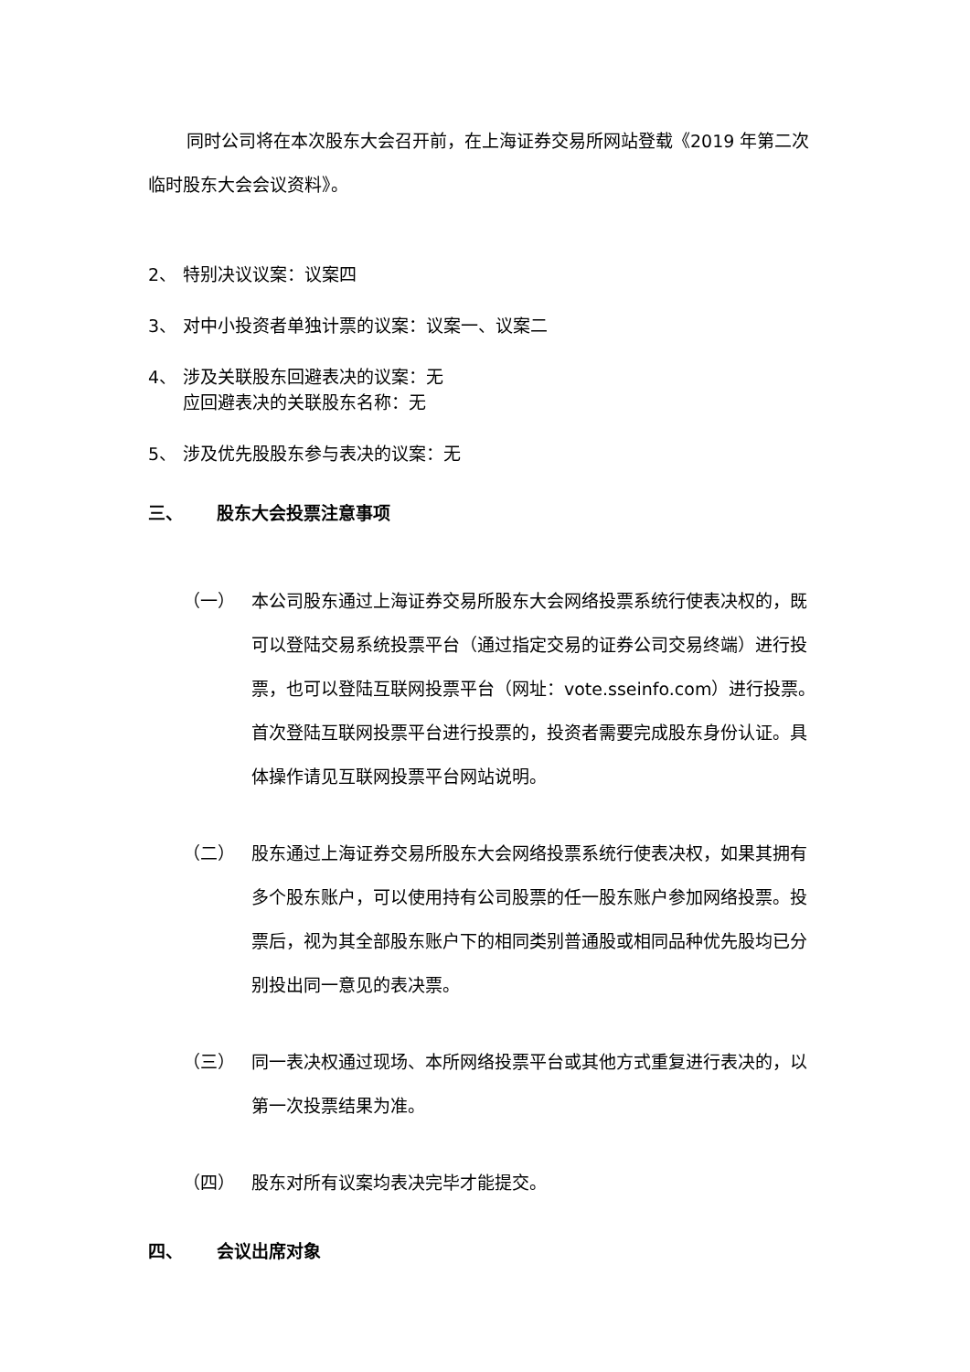同时公司将在本次股东大会召开前，在上海证券交易所网站登载《2019 年第二次临时股东大会会议资料》。
2、 特别决议议案：议案四
3、 对中小投资者单独计票的议案：议案一、议案二
4、 涉及关联股东回避表决的议案：无
应回避表决的关联股东名称：无
5、 涉及优先股股东参与表决的议案：无
三、 股东大会投票注意事项
（一） 本公司股东通过上海证券交易所股东大会网络投票系统行使表决权的，既可以登陆交易系统投票平台（通过指定交易的证券公司交易终端）进行投票，也可以登陆互联网投票平台（网址：vote.sseinfo.com）进行投票。首次登陆互联网投票平台进行投票的，投资者需要完成股东身份认证。具体操作请见互联网投票平台网站说明。
（二） 股东通过上海证券交易所股东大会网络投票系统行使表决权，如果其拥有多个股东账户，可以使用持有公司股票的任一股东账户参加网络投票。投票后，视为其全部股东账户下的相同类别普通股或相同品种优先股均已分别投出同一意见的表决票。
（三） 同一表决权通过现场、本所网络投票平台或其他方式重复进行表决的，以第一次投票结果为准。
（四） 股东对所有议案均表决完毕才能提交。
四、 会议出席对象